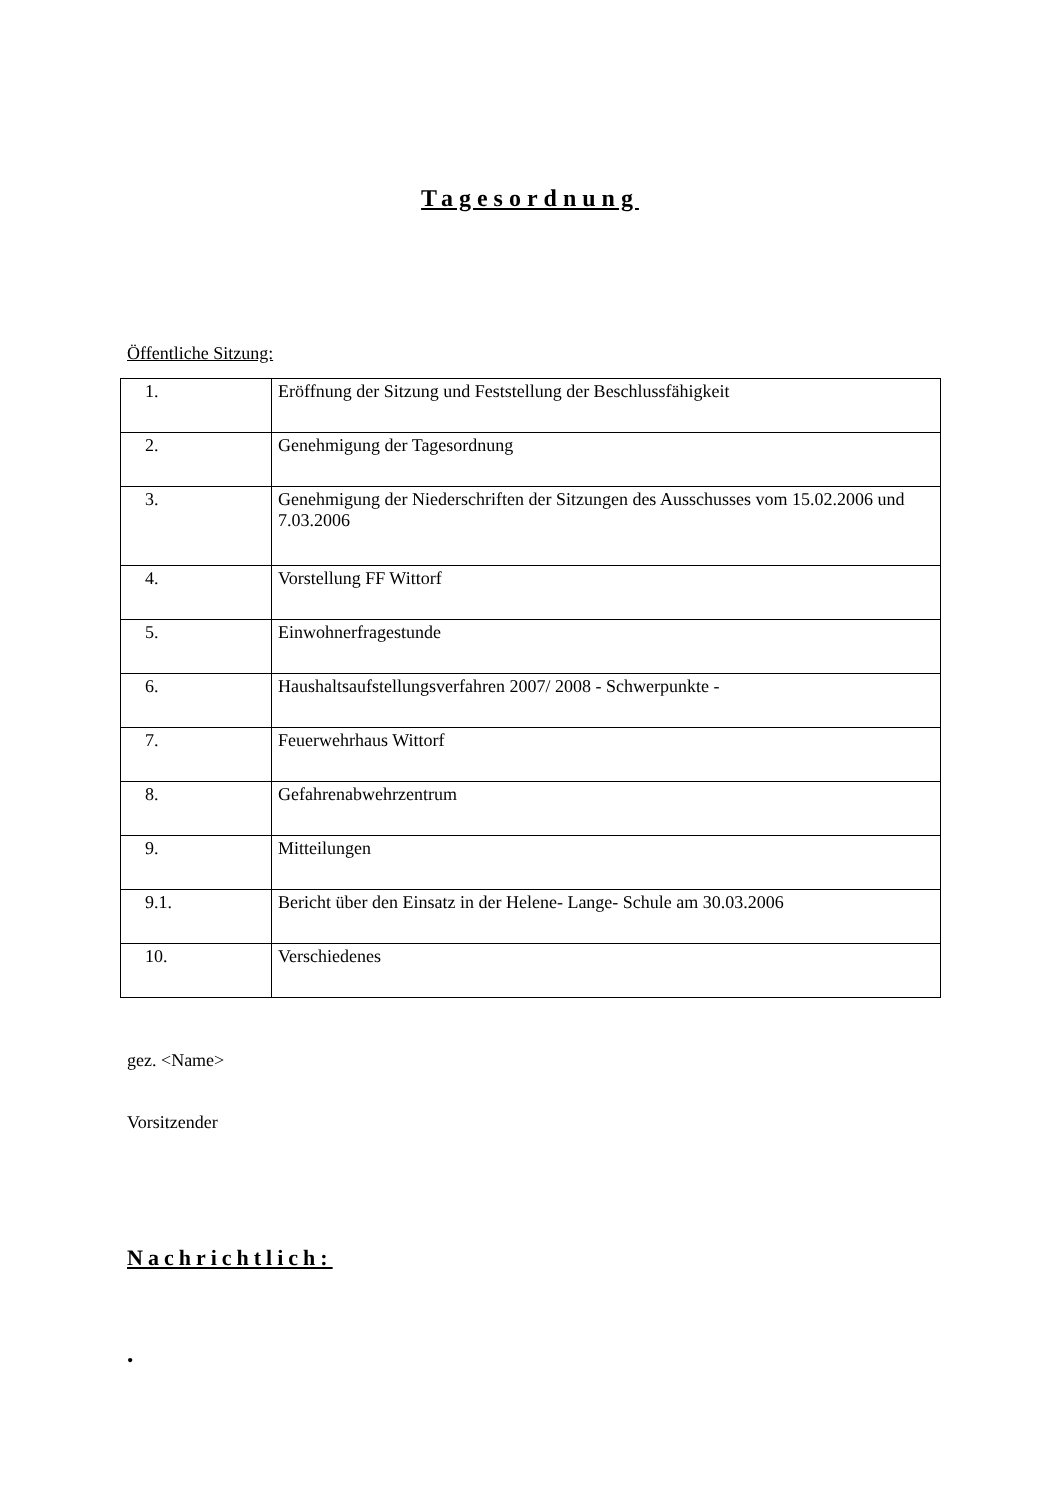Tagesordnung
Öffentliche Sitzung:
| 1. | Eröffnung der Sitzung und Feststellung der Beschlussfähigkeit |
| 2. | Genehmigung der Tagesordnung |
| 3. | Genehmigung der Niederschriften der Sitzungen des Ausschusses vom 15.02.2006 und 7.03.2006 |
| 4. | Vorstellung FF Wittorf |
| 5. | Einwohnerfragestunde |
| 6. | Haushaltsaufstellungsverfahren 2007/ 2008 - Schwerpunkte - |
| 7. | Feuerwehrhaus Wittorf |
| 8. | Gefahrenabwehrzentrum |
| 9. | Mitteilungen |
| 9.1. | Bericht über den Einsatz in der Helene- Lange- Schule am 30.03.2006 |
| 10. | Verschiedenes |
gez. <Name>
Vorsitzender
Nachrichtlich:
•